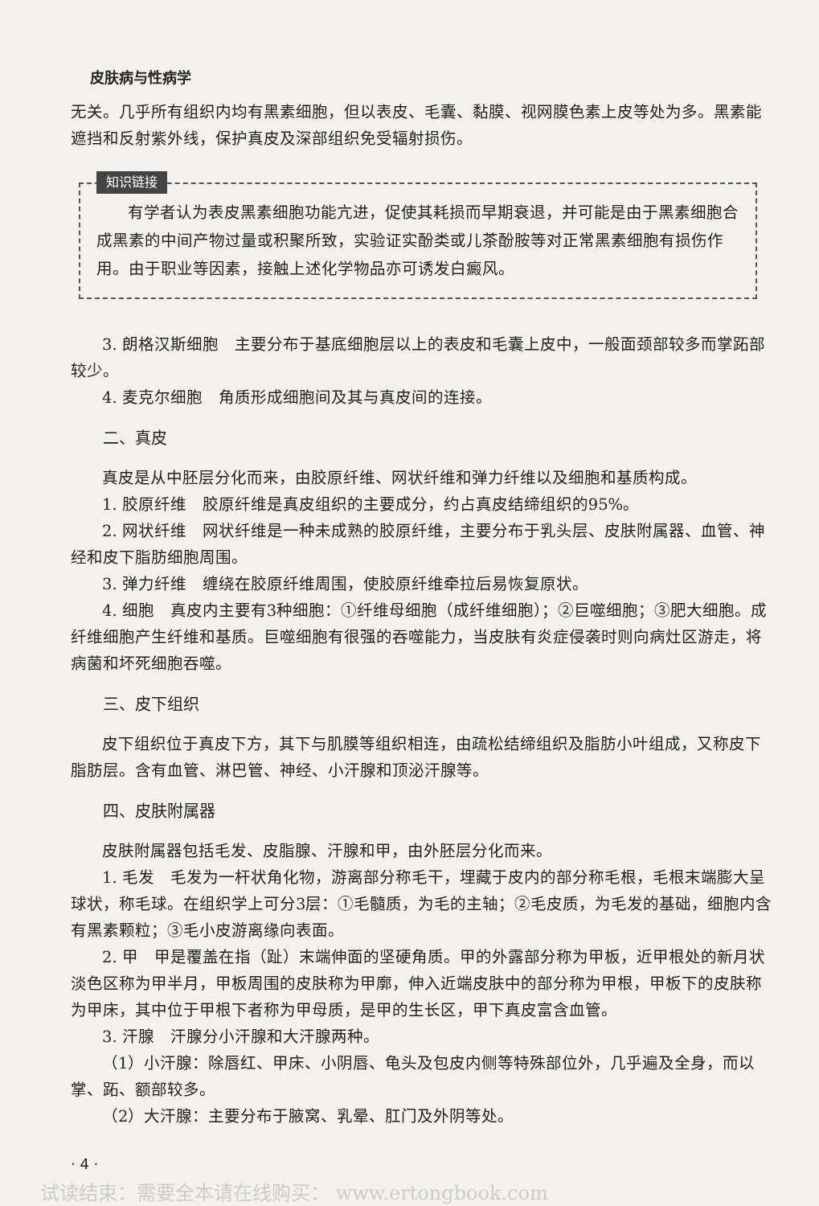皮肤病与性病学
无关。几乎所有组织内均有黑素细胞，但以表皮、毛囊、黏膜、视网膜色素上皮等处为多。黑素能遮挡和反射紫外线，保护真皮及深部组织免受辐射损伤。
知识链接
有学者认为表皮黑素细胞功能亢进，促使其耗损而早期衰退，并可能是由于黑素细胞合成黑素的中间产物过量或积聚所致，实验证实酚类或儿茶酚胺等对正常黑素细胞有损伤作用。由于职业等因素，接触上述化学物品亦可诱发白癜风。
3. 朗格汉斯细胞　主要分布于基底细胞层以上的表皮和毛囊上皮中，一般面颈部较多而掌跖部较少。
4. 麦克尔细胞　角质形成细胞间及其与真皮间的连接。
二、真皮
真皮是从中胚层分化而来，由胶原纤维、网状纤维和弹力纤维以及细胞和基质构成。
1. 胶原纤维　胶原纤维是真皮组织的主要成分，约占真皮结缔组织的95%。
2. 网状纤维　网状纤维是一种未成熟的胶原纤维，主要分布于乳头层、皮肤附属器、血管、神经和皮下脂肪细胞周围。
3. 弹力纤维　缠绕在胶原纤维周围，使胶原纤维牵拉后易恢复原状。
4. 细胞　真皮内主要有3种细胞：①纤维母细胞（成纤维细胞）；②巨噬细胞；③肥大细胞。成纤维细胞产生纤维和基质。巨噬细胞有很强的吞噬能力，当皮肤有炎症侵袭时则向病灶区游走，将病菌和坏死细胞吞噬。
三、皮下组织
皮下组织位于真皮下方，其下与肌膜等组织相连，由疏松结缔组织及脂肪小叶组成，又称皮下脂肪层。含有血管、淋巴管、神经、小汗腺和顶泌汗腺等。
四、皮肤附属器
皮肤附属器包括毛发、皮脂腺、汗腺和甲，由外胚层分化而来。
1. 毛发　毛发为一杆状角化物，游离部分称毛干，埋藏于皮内的部分称毛根，毛根末端膨大呈球状，称毛球。在组织学上可分3层：①毛髓质，为毛的主轴；②毛皮质，为毛发的基础，细胞内含有黑素颗粒；③毛小皮游离缘向表面。
2. 甲　甲是覆盖在指（趾）末端伸面的坚硬角质。甲的外露部分称为甲板，近甲根处的新月状淡色区称为甲半月，甲板周围的皮肤称为甲廓，伸入近端皮肤中的部分称为甲根，甲板下的皮肤称为甲床，其中位于甲根下者称为甲母质，是甲的生长区，甲下真皮富含血管。
3. 汗腺　汗腺分小汗腺和大汗腺两种。
（1）小汗腺：除唇红、甲床、小阴唇、龟头及包皮内侧等特殊部位外，几乎遍及全身，而以掌、跖、额部较多。
（2）大汗腺：主要分布于腋窝、乳晕、肛门及外阴等处。
· 4 ·
试读结束：需要全本请在线购买： www.ertongbook.com